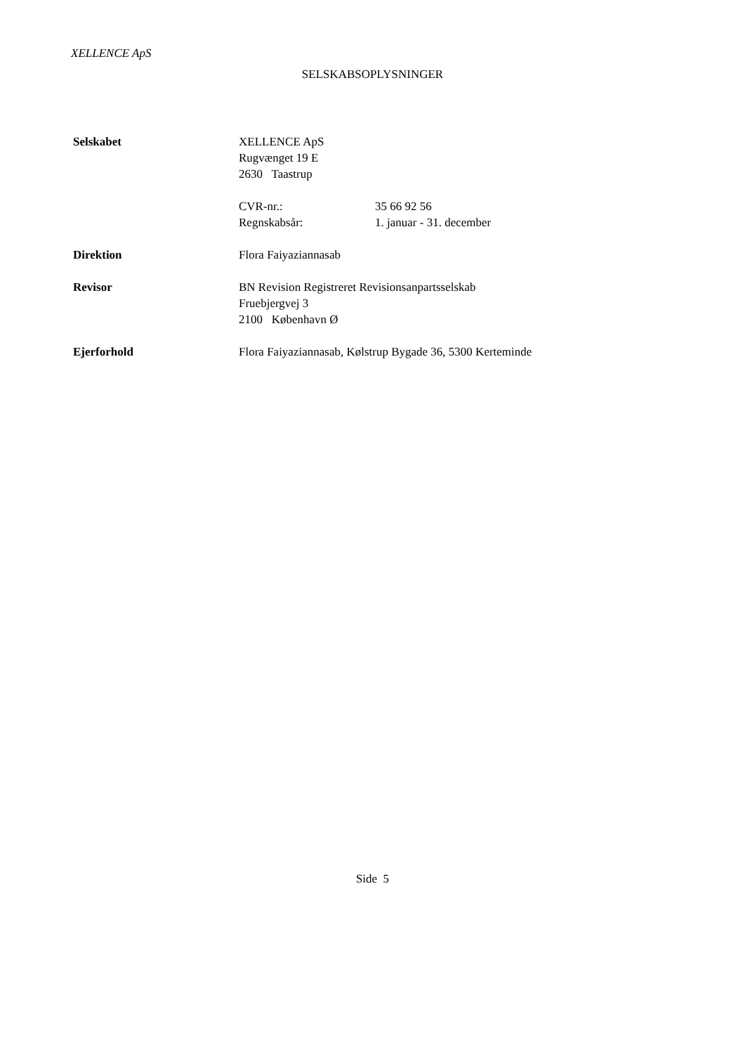XELLENCE ApS
SELSKABSOPLYSNINGER
Selskabet XELLENCE ApS
Rugvænget 19 E
2630 Taastrup
CVR-nr.: 35 66 92 56
Regnskabsår: 1. januar - 31. december
Direktion Flora Faiyaziannasab
Revisor BN Revision Registreret Revisionsanpartsselskab
Fruebjergvej 3
2100 København Ø
Ejerforhold Flora Faiyaziannasab, Kølstrup Bygade 36, 5300 Kerteminde
Side 5